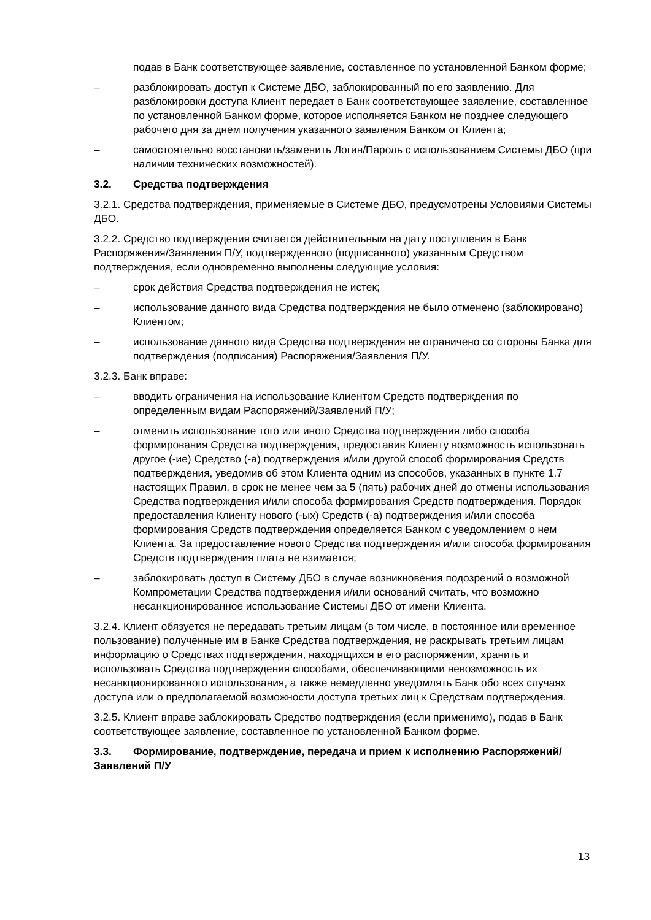подав в Банк соответствующее заявление, составленное по установленной Банком форме;
– разблокировать доступ к Системе ДБО, заблокированный по его заявлению. Для разблокировки доступа Клиент передает в Банк соответствующее заявление, составленное по установленной Банком форме, которое исполняется Банком не позднее следующего рабочего дня за днем получения указанного заявления Банком от Клиента;
– самостоятельно восстановить/заменить Логин/Пароль с использованием Системы ДБО (при наличии технических возможностей).
3.2. Средства подтверждения
3.2.1. Средства подтверждения, применяемые в Системе ДБО, предусмотрены Условиями Системы ДБО.
3.2.2. Средство подтверждения считается действительным на дату поступления в Банк Распоряжения/Заявления П/У, подтвержденного (подписанного) указанным Средством подтверждения, если одновременно выполнены следующие условия:
– срок действия Средства подтверждения не истек;
– использование данного вида Средства подтверждения не было отменено (заблокировано) Клиентом;
– использование данного вида Средства подтверждения не ограничено со стороны Банка для подтверждения (подписания) Распоряжения/Заявления П/У.
3.2.3. Банк вправе:
– вводить ограничения на использование Клиентом Средств подтверждения по определенным видам Распоряжений/Заявлений П/У;
– отменить использование того или иного Средства подтверждения либо способа формирования Средства подтверждения, предоставив Клиенту возможность использовать другое (-ие) Средство (-а) подтверждения и/или другой способ формирования Средств подтверждения, уведомив об этом Клиента одним из способов, указанных в пункте 1.7 настоящих Правил, в срок не менее чем за 5 (пять) рабочих дней до отмены использования Средства подтверждения и/или способа формирования Средств подтверждения. Порядок предоставления Клиенту нового (-ых) Средств (-а) подтверждения и/или способа формирования Средств подтверждения определяется Банком с уведомлением о нем Клиента. За предоставление нового Средства подтверждения и/или способа формирования Средств подтверждения плата не взимается;
– заблокировать доступ в Систему ДБО в случае возникновения подозрений о возможной Компрометации Средства подтверждения и/или оснований считать, что возможно несанкционированное использование Системы ДБО от имени Клиента.
3.2.4. Клиент обязуется не передавать третьим лицам (в том числе, в постоянное или временное пользование) полученные им в Банке Средства подтверждения, не раскрывать третьим лицам информацию о Средствах подтверждения, находящихся в его распоряжении, хранить и использовать Средства подтверждения способами, обеспечивающими невозможность их несанкционированного использования, а также немедленно уведомлять Банк обо всех случаях доступа или о предполагаемой возможности доступа третьих лиц к Средствам подтверждения.
3.2.5. Клиент вправе заблокировать Средство подтверждения (если применимо), подав в Банк соответствующее заявление, составленное по установленной Банком форме.
3.3. Формирование, подтверждение, передача и прием к исполнению Распоряжений/Заявлений П/У
13